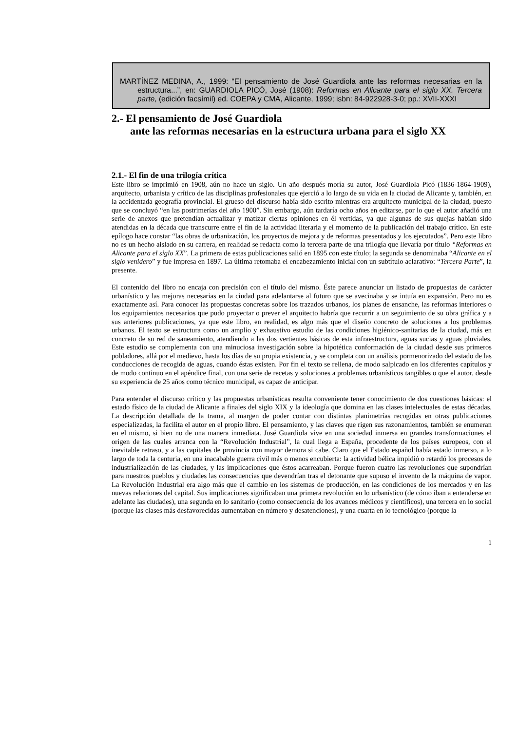MARTÍNEZ MEDINA, A., 1999: “El pensamiento de José Guardiola ante las reformas necesarias en la estructura...”, en: GUARDIOLA PICÓ, José (1908): Reformas en Alicante para el siglo XX. Tercera parte, (edición facsímil) ed. COEPA y CMA, Alicante, 1999; isbn: 84-922928-3-0; pp.: XVII-XXXI
2.- El pensamiento de José Guardiola
ante las reformas necesarias en la estructura urbana para el siglo XX
2.1.- El fin de una trilogía crítica
Este libro se imprimió en 1908, aún no hace un siglo. Un año después moría su autor, José Guardiola Picó (1836-1864-1909), arquitecto, urbanista y crítico de las disciplinas profesionales que ejerció a lo largo de su vida en la ciudad de Alicante y, también, en la accidentada geografía provincial. El grueso del discurso había sido escrito mientras era arquitecto municipal de la ciudad, puesto que se concluyó “en las postrimerías del año 1900”. Sin embargo, aún tardaría ocho años en editarse, por lo que el autor añadió una serie de anexos que pretendían actualizar y matizar ciertas opiniones en él vertidas, ya que algunas de sus quejas habían sido atendidas en la década que transcurre entre el fin de la actividad literaria y el momento de la publicación del trabajo crítico. En este epílogo hace constar “las obras de urbanización, los proyectos de mejora y de reformas presentados y los ejecutados”. Pero este libro no es un hecho aislado en su carrera, en realidad se redacta como la tercera parte de una trilogía que llevaría por título “Reformas en Alicante para el siglo XX”. La primera de estas publicaciones salió en 1895 con este título; la segunda se denominaba “Alicante en el siglo venidero” y fue impresa en 1897. La última retomaba el encabezamiento inicial con un subtítulo aclarativo: “Tercera Parte”, la presente.
El contenido del libro no encaja con precisión con el título del mismo. Éste parece anunciar un listado de propuestas de carácter urbanístico y las mejoras necesarias en la ciudad para adelantarse al futuro que se avecinaba y se intuía en expansión. Pero no es exactamente así. Para conocer las propuestas concretas sobre los trazados urbanos, los planes de ensanche, las reformas interiores o los equipamientos necesarios que pudo proyectar o prever el arquitecto habría que recurrir a un seguimiento de su obra gráfica y a sus anteriores publicaciones, ya que este libro, en realidad, es algo más que el diseño concreto de soluciones a los problemas urbanos. El texto se estructura como un amplio y exhaustivo estudio de las condiciones higiénico-sanitarias de la ciudad, más en concreto de su red de saneamiento, atendiendo a las dos vertientes básicas de esta infraestructura, aguas sucias y aguas pluviales. Este estudio se complementa con una minuciosa investigación sobre la hipotética conformación de la ciudad desde sus primeros pobladores, allá por el medievo, hasta los días de su propia existencia, y se completa con un análisis pormenorizado del estado de las conducciones de recogida de aguas, cuando éstas existen. Por fin el texto se rellena, de modo salpicado en los diferentes capítulos y de modo continuo en el apéndice final, con una serie de recetas y soluciones a problemas urbanísticos tangibles o que el autor, desde su experiencia de 25 años como técnico municipal, es capaz de anticipar.
Para entender el discurso crítico y las propuestas urbanísticas resulta conveniente tener conocimiento de dos cuestiones básicas: el estado físico de la ciudad de Alicante a finales del siglo XIX y la ideología que domina en las clases intelectuales de estas décadas. La descripción detallada de la trama, al margen de poder contar con distintas planimetrías recogidas en otras publicaciones especializadas, la facilita el autor en el propio libro. El pensamiento, y las claves que rigen sus razonamientos, también se enumeran en el mismo, si bien no de una manera inmediata. José Guardiola vive en una sociedad inmersa en grandes transformaciones el origen de las cuales arranca con la “Revolución Industrial”, la cual llega a España, procedente de los países europeos, con el inevitable retraso, y a las capitales de provincia con mayor demora si cabe. Claro que el Estado español había estado inmerso, a lo largo de toda la centuria, en una inacabable guerra civil más o menos encubierta: la actividad bélica impidió o retardó los procesos de industrialización de las ciudades, y las implicaciones que éstos acarreaban. Porque fueron cuatro las revoluciones que supondrían para nuestros pueblos y ciudades las consecuencias que devendrían tras el detonante que supuso el invento de la máquina de vapor. La Revolución Industrial era algo más que el cambio en los sistemas de producción, en las condiciones de los mercados y en las nuevas relaciones del capital. Sus implicaciones significaban una primera revolución en lo urbanístico (de cómo iban a entenderse en adelante las ciudades), una segunda en lo sanitario (como consecuencia de los avances médicos y científicos), una tercera en lo social (porque las clases más desfavorecidas aumentaban en número y desatenciones), y una cuarta en lo tecnológico (porque la
1